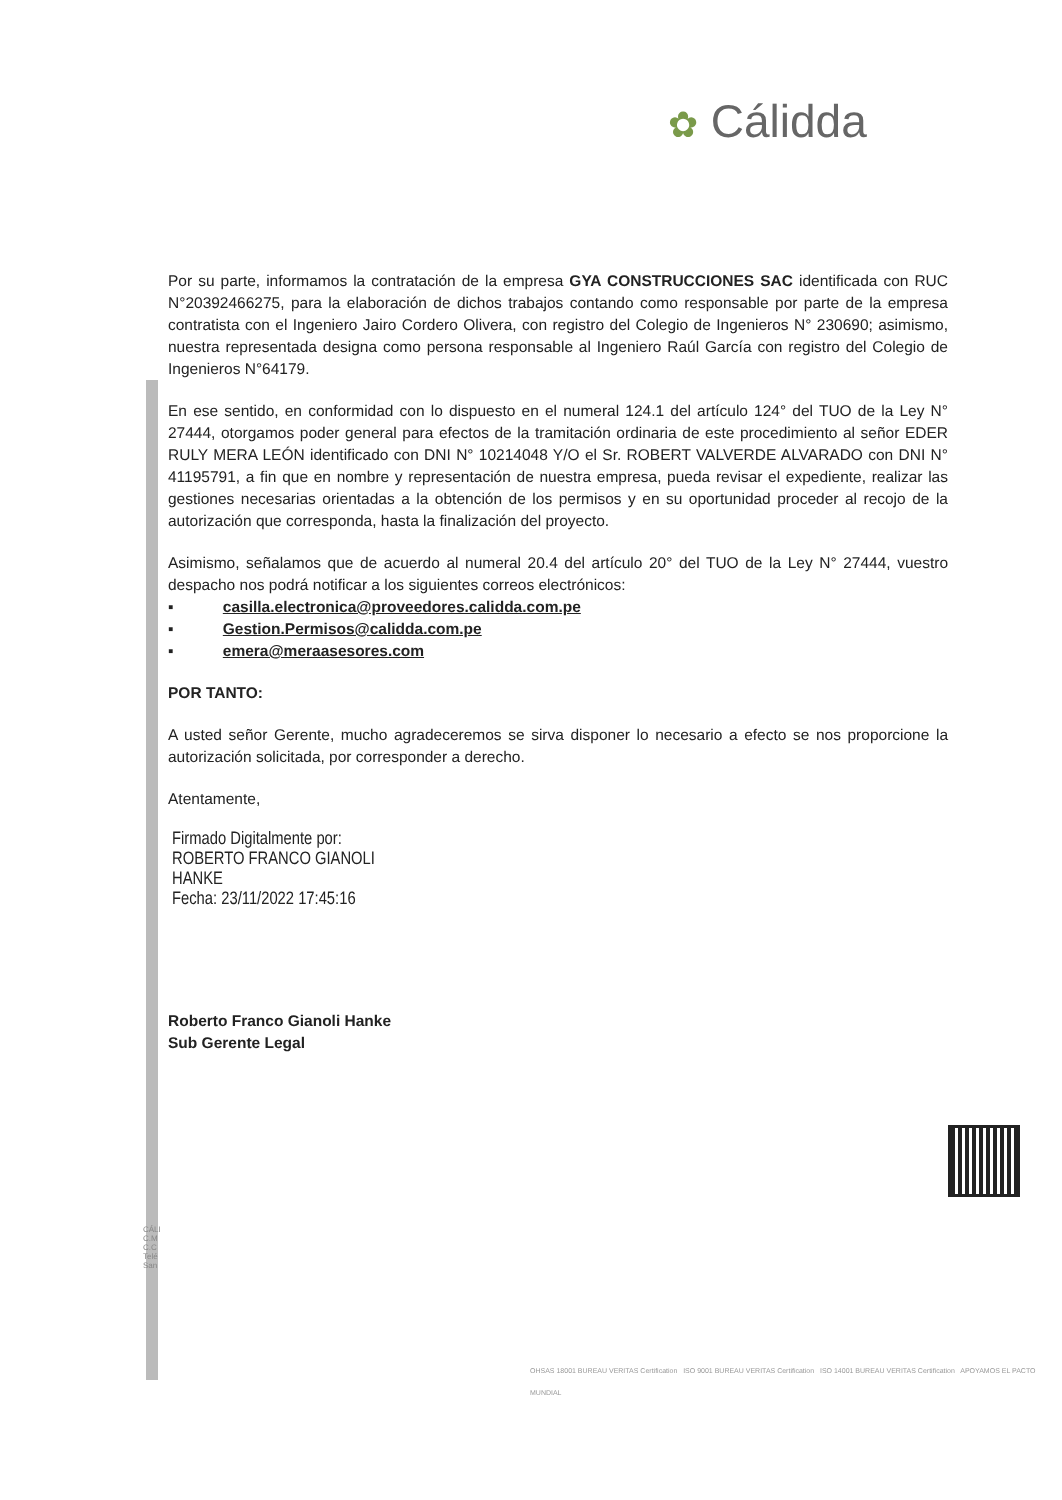✿ Cálidda
Por su parte, informamos la contratación de la empresa GYA CONSTRUCCIONES SAC identificada con RUC N°20392466275, para la elaboración de dichos trabajos contando como responsable por parte de la empresa contratista con el Ingeniero Jairo Cordero Olivera, con registro del Colegio de Ingenieros N° 230690; asimismo, nuestra representada designa como persona responsable al Ingeniero Raúl García con registro del Colegio de Ingenieros N°64179.
En ese sentido, en conformidad con lo dispuesto en el numeral 124.1 del artículo 124° del TUO de la Ley N° 27444, otorgamos poder general para efectos de la tramitación ordinaria de este procedimiento al señor EDER RULY MERA LEÓN identificado con DNI N° 10214048 Y/O el Sr. ROBERT VALVERDE ALVARADO con DNI N° 41195791, a fin que en nombre y representación de nuestra empresa, pueda revisar el expediente, realizar las gestiones necesarias orientadas a la obtención de los permisos y en su oportunidad proceder al recojo de la autorización que corresponda, hasta la finalización del proyecto.
Asimismo, señalamos que de acuerdo al numeral 20.4 del artículo 20° del TUO de la Ley N° 27444, vuestro despacho nos podrá notificar a los siguientes correos electrónicos:
▪ casilla.electronica@proveedores.calidda.com.pe
▪ Gestion.Permisos@calidda.com.pe
▪ emera@meraasesores.com
POR TANTO:
A usted señor Gerente, mucho agradeceremos se sirva disponer lo necesario a efecto se nos proporcione la autorización solicitada, por corresponder a derecho.
Atentamente,
Firmado Digitalmente por:
ROBERTO FRANCO GIANOLI
HANKE
Fecha: 23/11/2022 17:45:16
Roberto Franco Gianoli Hanke
Sub Gerente Legal
CÁLI
C.M
C.C
Telé
San
OHSAS 18001 BUREAU VERITAS Certification ISO 9001 BUREAU VERITAS Certification ISO 14001 BUREAU VERITAS Certification APOYAMOS EL PACTO MUNDIAL